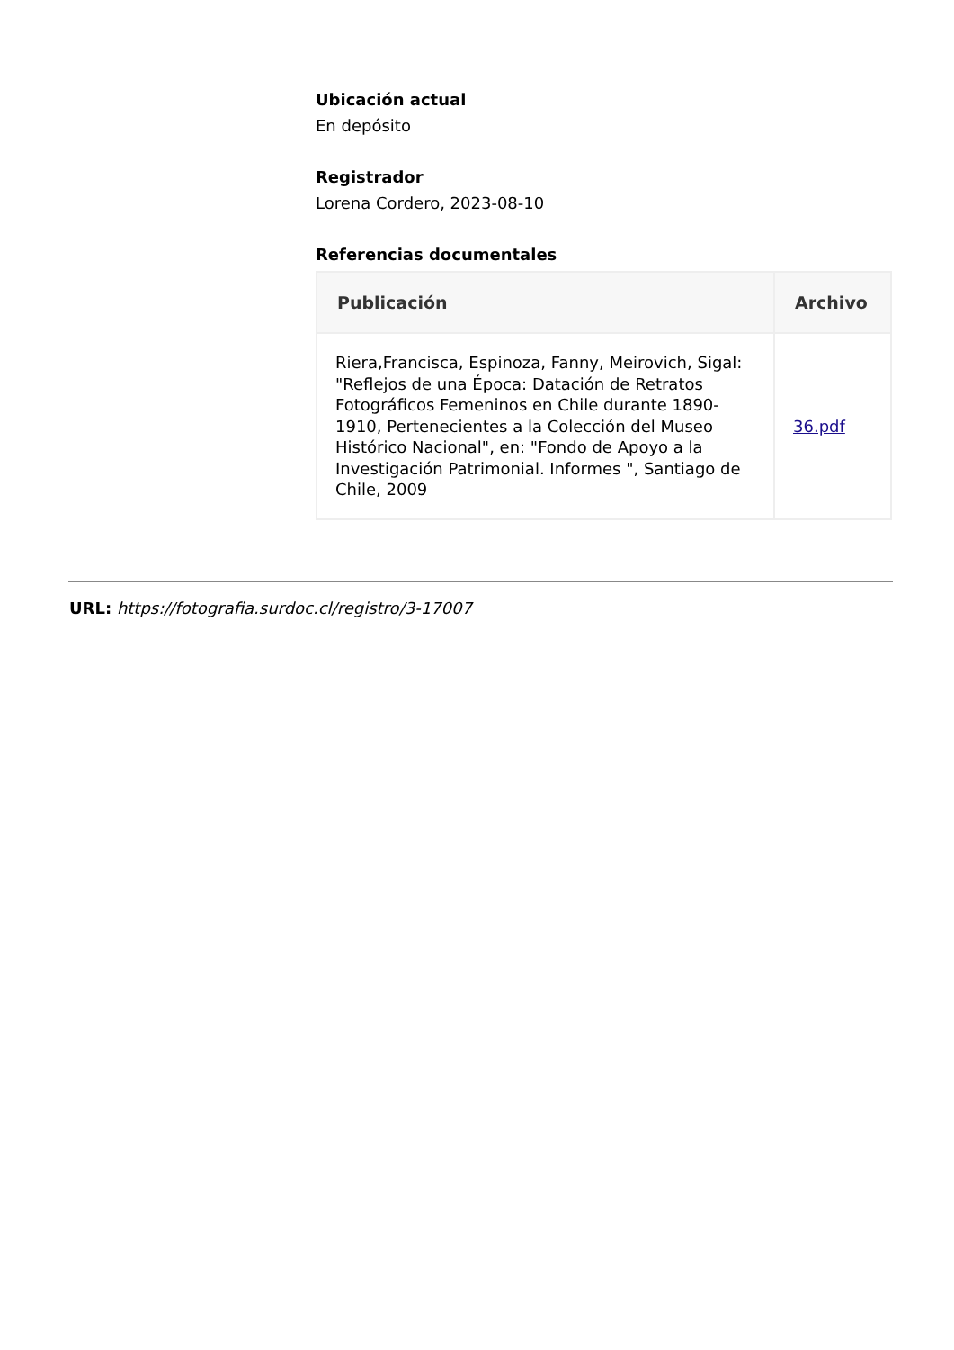Ubicación actual
En depósito
Registrador
Lorena Cordero, 2023-08-10
Referencias documentales
| Publicación | Archivo |
| --- | --- |
| Riera,Francisca, Espinoza, Fanny, Meirovich, Sigal: "Reflejos de una Época: Datación de Retratos Fotográficos Femeninos en Chile durante 1890-1910, Pertenecientes a la Colección del Museo Histórico Nacional", en: "Fondo de Apoyo a la Investigación Patrimonial. Informes ", Santiago de Chile, 2009 | 36.pdf |
URL: https://fotografia.surdoc.cl/registro/3-17007